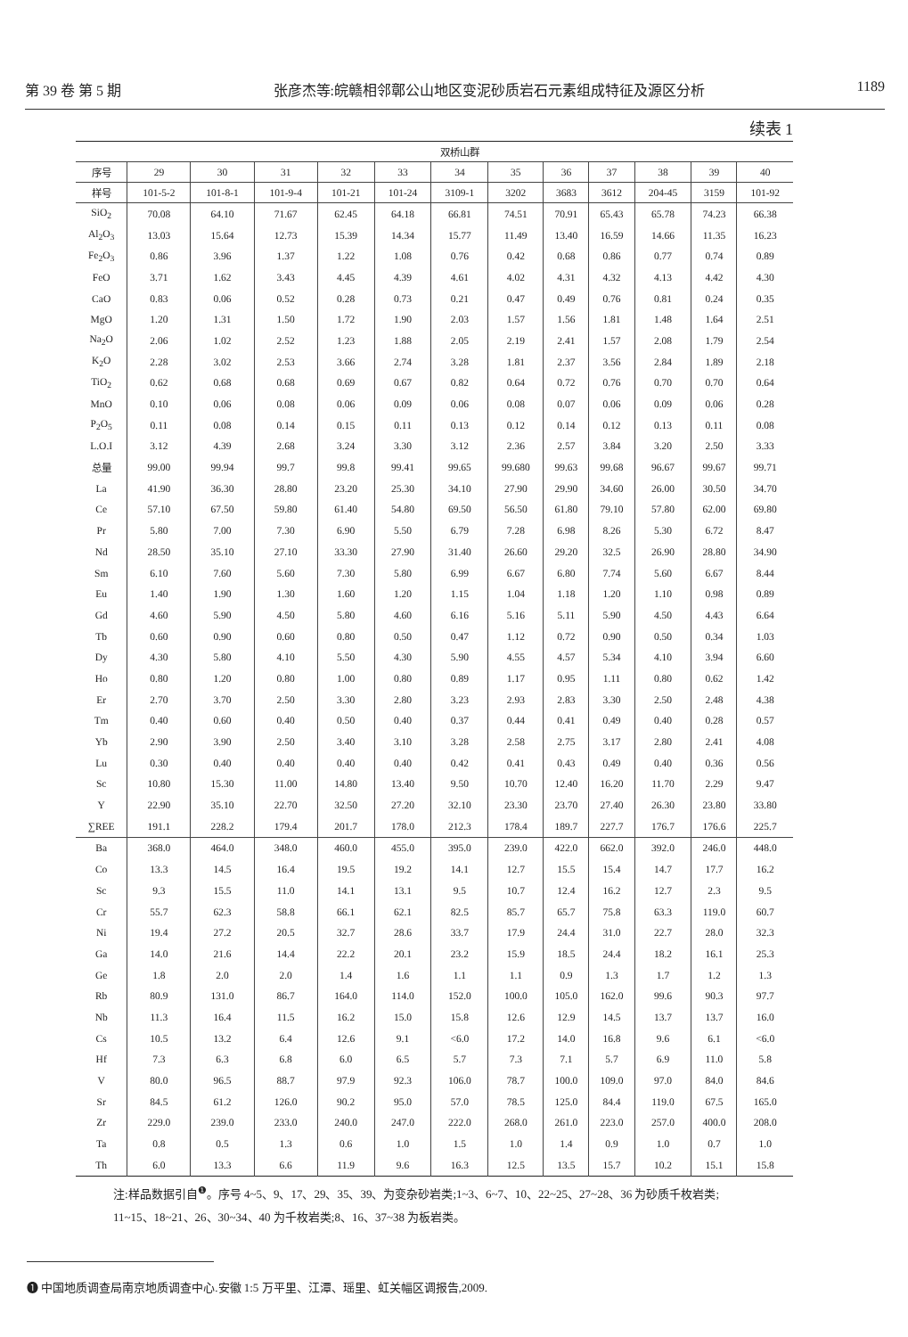第 39 卷 第 5 期 张彦杰等:皖赣相邻鄣公山地区变泥砂质岩石元素组成特征及源区分析 1189
续表 1
| | 双桥山群 | | | | | | | | | | | |
| --- | --- | --- | --- | --- | --- | --- | --- | --- | --- | --- | --- | --- |
| 序号 | 29 | 30 | 31 | 32 | 33 | 34 | 35 | 36 | 37 | 38 | 39 | 40 |
| 样号 | 101-5-2 | 101-8-1 | 101-9-4 | 101-21 | 101-24 | 3109-1 | 3202 | 3683 | 3612 | 204-45 | 3159 | 101-92 |
| SiO<sub>2</sub> | 70.08 | 64.10 | 71.67 | 62.45 | 64.18 | 66.81 | 74.51 | 70.91 | 65.43 | 65.78 | 74.23 | 66.38 |
| Al<sub>2</sub>O<sub>3</sub> | 13.03 | 15.64 | 12.73 | 15.39 | 14.34 | 15.77 | 11.49 | 13.40 | 16.59 | 14.66 | 11.35 | 16.23 |
| Fe<sub>2</sub>O<sub>3</sub> | 0.86 | 3.96 | 1.37 | 1.22 | 1.08 | 0.76 | 0.42 | 0.68 | 0.86 | 0.77 | 0.74 | 0.89 |
| FeO | 3.71 | 1.62 | 3.43 | 4.45 | 4.39 | 4.61 | 4.02 | 4.31 | 4.32 | 4.13 | 4.42 | 4.30 |
| CaO | 0.83 | 0.06 | 0.52 | 0.28 | 0.73 | 0.21 | 0.47 | 0.49 | 0.76 | 0.81 | 0.24 | 0.35 |
| MgO | 1.20 | 1.31 | 1.50 | 1.72 | 1.90 | 2.03 | 1.57 | 1.56 | 1.81 | 1.48 | 1.64 | 2.51 |
| Na<sub>2</sub>O | 2.06 | 1.02 | 2.52 | 1.23 | 1.88 | 2.05 | 2.19 | 2.41 | 1.57 | 2.08 | 1.79 | 2.54 |
| K<sub>2</sub>O | 2.28 | 3.02 | 2.53 | 3.66 | 2.74 | 3.28 | 1.81 | 2.37 | 3.56 | 2.84 | 1.89 | 2.18 |
| TiO<sub>2</sub> | 0.62 | 0.68 | 0.68 | 0.69 | 0.67 | 0.82 | 0.64 | 0.72 | 0.76 | 0.70 | 0.70 | 0.64 |
| MnO | 0.10 | 0.06 | 0.08 | 0.06 | 0.09 | 0.06 | 0.08 | 0.07 | 0.06 | 0.09 | 0.06 | 0.28 |
| P<sub>2</sub>O<sub>5</sub> | 0.11 | 0.08 | 0.14 | 0.15 | 0.11 | 0.13 | 0.12 | 0.14 | 0.12 | 0.13 | 0.11 | 0.08 |
| L.O.I | 3.12 | 4.39 | 2.68 | 3.24 | 3.30 | 3.12 | 2.36 | 2.57 | 3.84 | 3.20 | 2.50 | 3.33 |
| 总量 | 99.00 | 99.94 | 99.7 | 99.8 | 99.41 | 99.65 | 99.680 | 99.63 | 99.68 | 96.67 | 99.67 | 99.71 |
| La | 41.90 | 36.30 | 28.80 | 23.20 | 25.30 | 34.10 | 27.90 | 29.90 | 34.60 | 26.00 | 30.50 | 34.70 |
| Ce | 57.10 | 67.50 | 59.80 | 61.40 | 54.80 | 69.50 | 56.50 | 61.80 | 79.10 | 57.80 | 62.00 | 69.80 |
| Pr | 5.80 | 7.00 | 7.30 | 6.90 | 5.50 | 6.79 | 7.28 | 6.98 | 8.26 | 5.30 | 6.72 | 8.47 |
| Nd | 28.50 | 35.10 | 27.10 | 33.30 | 27.90 | 31.40 | 26.60 | 29.20 | 32.5 | 26.90 | 28.80 | 34.90 |
| Sm | 6.10 | 7.60 | 5.60 | 7.30 | 5.80 | 6.99 | 6.67 | 6.80 | 7.74 | 5.60 | 6.67 | 8.44 |
| Eu | 1.40 | 1.90 | 1.30 | 1.60 | 1.20 | 1.15 | 1.04 | 1.18 | 1.20 | 1.10 | 0.98 | 0.89 |
| Gd | 4.60 | 5.90 | 4.50 | 5.80 | 4.60 | 6.16 | 5.16 | 5.11 | 5.90 | 4.50 | 4.43 | 6.64 |
| Tb | 0.60 | 0.90 | 0.60 | 0.80 | 0.50 | 0.47 | 1.12 | 0.72 | 0.90 | 0.50 | 0.34 | 1.03 |
| Dy | 4.30 | 5.80 | 4.10 | 5.50 | 4.30 | 5.90 | 4.55 | 4.57 | 5.34 | 4.10 | 3.94 | 6.60 |
| Ho | 0.80 | 1.20 | 0.80 | 1.00 | 0.80 | 0.89 | 1.17 | 0.95 | 1.11 | 0.80 | 0.62 | 1.42 |
| Er | 2.70 | 3.70 | 2.50 | 3.30 | 2.80 | 3.23 | 2.93 | 2.83 | 3.30 | 2.50 | 2.48 | 4.38 |
| Tm | 0.40 | 0.60 | 0.40 | 0.50 | 0.40 | 0.37 | 0.44 | 0.41 | 0.49 | 0.40 | 0.28 | 0.57 |
| Yb | 2.90 | 3.90 | 2.50 | 3.40 | 3.10 | 3.28 | 2.58 | 2.75 | 3.17 | 2.80 | 2.41 | 4.08 |
| Lu | 0.30 | 0.40 | 0.40 | 0.40 | 0.40 | 0.42 | 0.41 | 0.43 | 0.49 | 0.40 | 0.36 | 0.56 |
| Sc | 10.80 | 15.30 | 11.00 | 14.80 | 13.40 | 9.50 | 10.70 | 12.40 | 16.20 | 11.70 | 2.29 | 9.47 |
| Y | 22.90 | 35.10 | 22.70 | 32.50 | 27.20 | 32.10 | 23.30 | 23.70 | 27.40 | 26.30 | 23.80 | 33.80 |
| ∑REE | 191.1 | 228.2 | 179.4 | 201.7 | 178.0 | 212.3 | 178.4 | 189.7 | 227.7 | 176.7 | 176.6 | 225.7 |
| Ba | 368.0 | 464.0 | 348.0 | 460.0 | 455.0 | 395.0 | 239.0 | 422.0 | 662.0 | 392.0 | 246.0 | 448.0 |
| Co | 13.3 | 14.5 | 16.4 | 19.5 | 19.2 | 14.1 | 12.7 | 15.5 | 15.4 | 14.7 | 17.7 | 16.2 |
| Sc | 9.3 | 15.5 | 11.0 | 14.1 | 13.1 | 9.5 | 10.7 | 12.4 | 16.2 | 12.7 | 2.3 | 9.5 |
| Cr | 55.7 | 62.3 | 58.8 | 66.1 | 62.1 | 82.5 | 85.7 | 65.7 | 75.8 | 63.3 | 119.0 | 60.7 |
| Ni | 19.4 | 27.2 | 20.5 | 32.7 | 28.6 | 33.7 | 17.9 | 24.4 | 31.0 | 22.7 | 28.0 | 32.3 |
| Ga | 14.0 | 21.6 | 14.4 | 22.2 | 20.1 | 23.2 | 15.9 | 18.5 | 24.4 | 18.2 | 16.1 | 25.3 |
| Ge | 1.8 | 2.0 | 2.0 | 1.4 | 1.6 | 1.1 | 1.1 | 0.9 | 1.3 | 1.7 | 1.2 | 1.3 |
| Rb | 80.9 | 131.0 | 86.7 | 164.0 | 114.0 | 152.0 | 100.0 | 105.0 | 162.0 | 99.6 | 90.3 | 97.7 |
| Nb | 11.3 | 16.4 | 11.5 | 16.2 | 15.0 | 15.8 | 12.6 | 12.9 | 14.5 | 13.7 | 13.7 | 16.0 |
| Cs | 10.5 | 13.2 | 6.4 | 12.6 | 9.1 | <6.0 | 17.2 | 14.0 | 16.8 | 9.6 | 6.1 | <6.0 |
| Hf | 7.3 | 6.3 | 6.8 | 6.0 | 6.5 | 5.7 | 7.3 | 7.1 | 5.7 | 6.9 | 11.0 | 5.8 |
| V | 80.0 | 96.5 | 88.7 | 97.9 | 92.3 | 106.0 | 78.7 | 100.0 | 109.0 | 97.0 | 84.0 | 84.6 |
| Sr | 84.5 | 61.2 | 126.0 | 90.2 | 95.0 | 57.0 | 78.5 | 125.0 | 84.4 | 119.0 | 67.5 | 165.0 |
| Zr | 229.0 | 239.0 | 233.0 | 240.0 | 247.0 | 222.0 | 268.0 | 261.0 | 223.0 | 257.0 | 400.0 | 208.0 |
| Ta | 0.8 | 0.5 | 1.3 | 0.6 | 1.0 | 1.5 | 1.0 | 1.4 | 0.9 | 1.0 | 0.7 | 1.0 |
| Th | 6.0 | 13.3 | 6.6 | 11.9 | 9.6 | 16.3 | 12.5 | 13.5 | 15.7 | 10.2 | 15.1 | 15.8 |
注:样品数据引自<sup>❶</sup>。序号 4~5、9、17、29、35、39、为变杂砂岩类;1~3、6~7、10、22~25、27~28、36 为砂质千枚岩类;
11~15、18~21、26、30~34、40 为千枚岩类;8、16、37~38 为板岩类。
❶ 中国地质调查局南京地质调查中心.安徽 1:5 万平里、江潭、瑶里、虹关幅区调报告,2009.